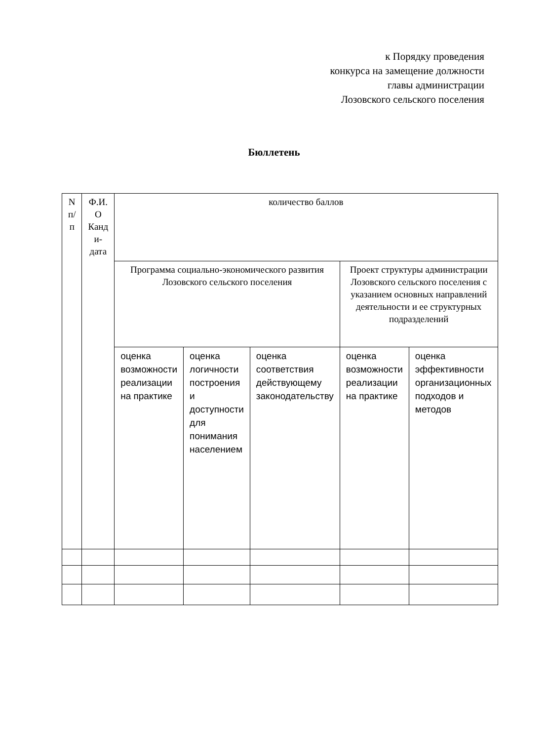к Порядку проведения
конкурса на замещение должности
главы администрации
Лозовского сельского поселения
Бюллетень
| N п/ п | Ф.И. О Канд и- дата | количество баллов | | | | |
| --- | --- | --- | --- | --- | --- | --- |
| | | Программа социально-экономического развития Лозовского сельского поселения | | | Проект структуры администрации Лозовского сельского поселения с указанием основных направлений деятельности и ее структурных подразделений | |
| | | оценка возможности реализации на практике | оценка логичности построения и доступности для понимания населением | оценка соответствия действующему законодательству | оценка возможности реализации на практике | оценка эффективности организационных подходов и методов |